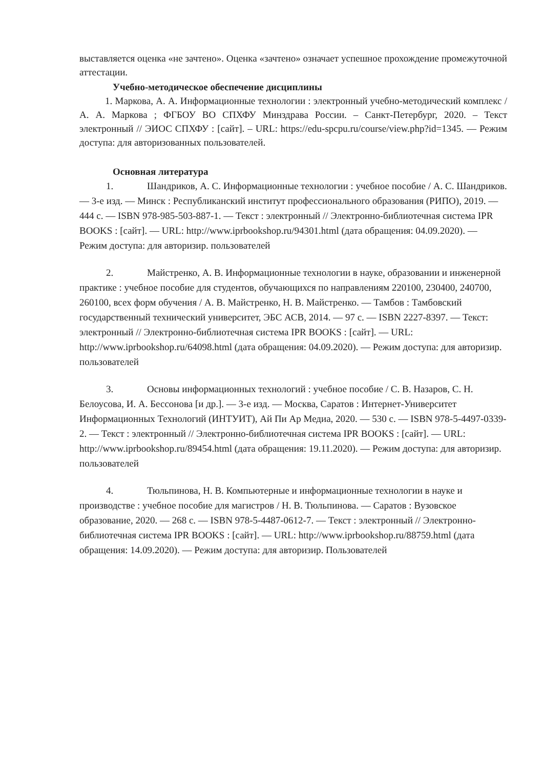выставляется оценка «не зачтено». Оценка «зачтено» означает успешное прохождение промежуточной аттестации.
Учебно-методическое обеспечение дисциплины
1. Маркова, А. А. Информационные технологии : электронный учебно-методический комплекс / А. А. Маркова ; ФГБОУ ВО СПХФУ Минздрава России. – Санкт-Петербург, 2020. – Текст электронный // ЭИОС СПХФУ : [сайт]. – URL: https://edu-spcpu.ru/course/view.php?id=1345. — Режим доступа: для авторизованных пользователей.
Основная литература
1. Шандриков, А. С. Информационные технологии : учебное пособие / А. С. Шандриков. — 3-е изд. — Минск : Республиканский институт профессионального образования (РИПО), 2019. — 444 с. — ISBN 978-985-503-887-1. — Текст : электронный // Электронно-библиотечная система IPR BOOKS : [сайт]. — URL: http://www.iprbookshop.ru/94301.html (дата обращения: 04.09.2020). — Режим доступа: для авторизир. пользователей
2. Майстренко, А. В. Информационные технологии в науке, образовании и инженерной практике : учебное пособие для студентов, обучающихся по направлениям 220100, 230400, 240700, 260100, всех форм обучения / А. В. Майстренко, Н. В. Майстренко. — Тамбов : Тамбовский государственный технический университет, ЭБС АСВ, 2014. — 97 с. — ISBN 2227-8397. — Текст: электронный // Электронно-библиотечная система IPR BOOKS : [сайт]. — URL: http://www.iprbookshop.ru/64098.html (дата обращения: 04.09.2020). — Режим доступа: для авторизир. пользователей
3. Основы информационных технологий : учебное пособие / С. В. Назаров, С. Н. Белоусова, И. А. Бессонова [и др.]. — 3-е изд. — Москва, Саратов : Интернет-Университет Информационных Технологий (ИНТУИТ), Ай Пи Ар Медиа, 2020. — 530 с. — ISBN 978-5-4497-0339-2. — Текст : электронный // Электронно-библиотечная система IPR BOOKS : [сайт]. — URL: http://www.iprbookshop.ru/89454.html (дата обращения: 19.11.2020). — Режим доступа: для авторизир. пользователей
4. Тюльпинова, Н. В. Компьютерные и информационные технологии в науке и производстве : учебное пособие для магистров / Н. В. Тюльпинова. — Саратов : Вузовское образование, 2020. — 268 с. — ISBN 978-5-4487-0612-7. — Текст : электронный // Электронно-библиотечная система IPR BOOKS : [сайт]. — URL: http://www.iprbookshop.ru/88759.html (дата обращения: 14.09.2020). — Режим доступа: для авторизир. Пользователей